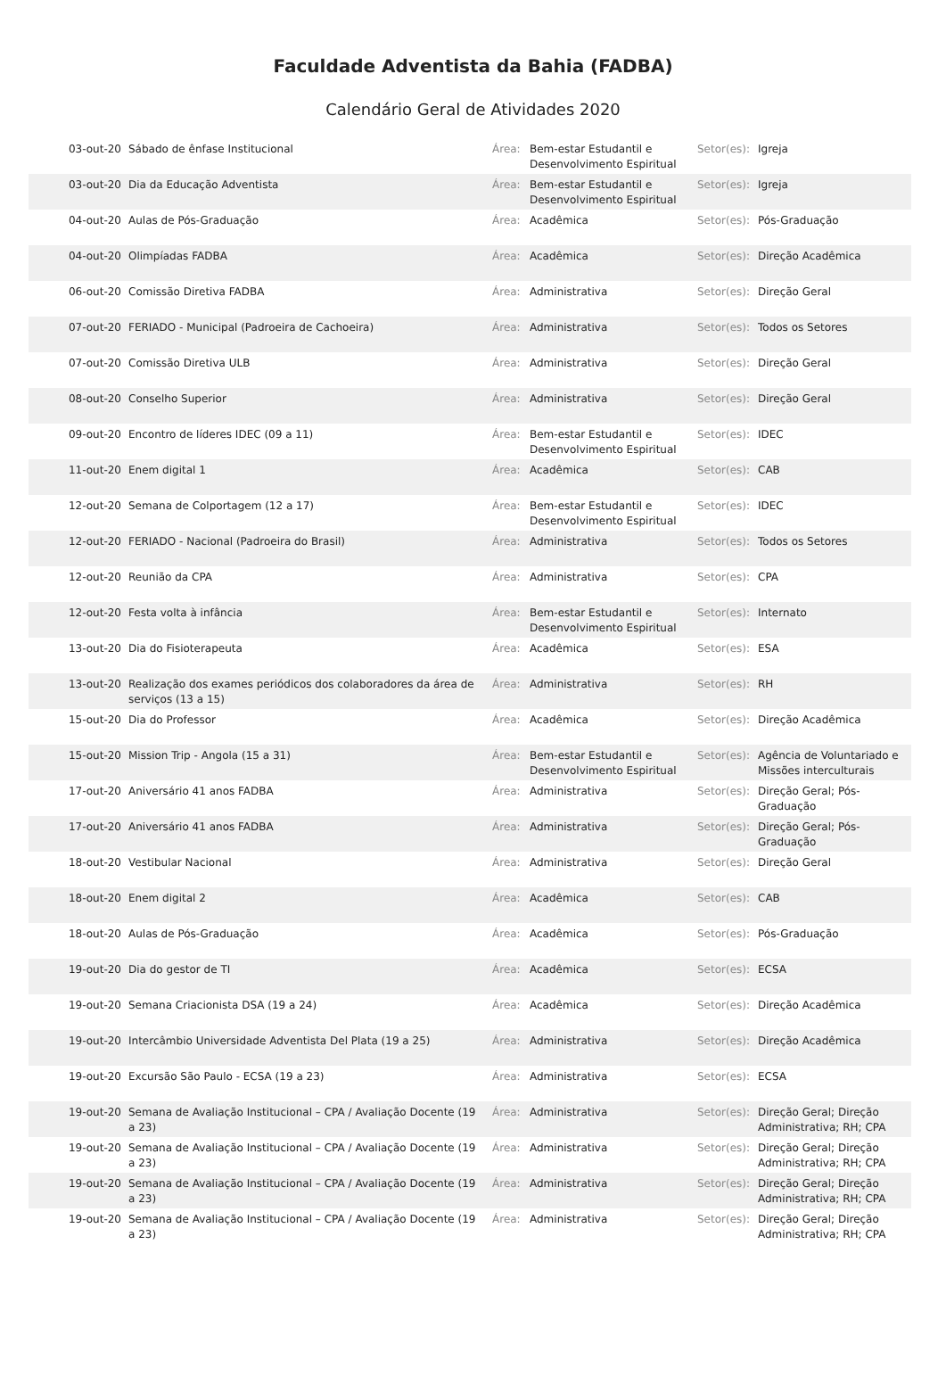Faculdade Adventista da Bahia (FADBA)
Calendário Geral de Atividades 2020
| 03-out-20 | Sábado de ênfase Institucional | Área: | Bem-estar Estudantil e Desenvolvimento Espiritual | Setor(es): | Igreja |
| 03-out-20 | Dia da Educação Adventista | Área: | Bem-estar Estudantil e Desenvolvimento Espiritual | Setor(es): | Igreja |
| 04-out-20 | Aulas de Pós-Graduação | Área: | Acadêmica | Setor(es): | Pós-Graduação |
| 04-out-20 | Olimpíadas FADBA | Área: | Acadêmica | Setor(es): | Direção Acadêmica |
| 06-out-20 | Comissão Diretiva FADBA | Área: | Administrativa | Setor(es): | Direção Geral |
| 07-out-20 | FERIADO - Municipal (Padroeira de Cachoeira) | Área: | Administrativa | Setor(es): | Todos os Setores |
| 07-out-20 | Comissão Diretiva ULB | Área: | Administrativa | Setor(es): | Direção Geral |
| 08-out-20 | Conselho Superior | Área: | Administrativa | Setor(es): | Direção Geral |
| 09-out-20 | Encontro de líderes IDEC (09 a 11) | Área: | Bem-estar Estudantil e Desenvolvimento Espiritual | Setor(es): | IDEC |
| 11-out-20 | Enem digital 1 | Área: | Acadêmica | Setor(es): | CAB |
| 12-out-20 | Semana de Colportagem (12 a 17) | Área: | Bem-estar Estudantil e Desenvolvimento Espiritual | Setor(es): | IDEC |
| 12-out-20 | FERIADO - Nacional (Padroeira do Brasil) | Área: | Administrativa | Setor(es): | Todos os Setores |
| 12-out-20 | Reunião da CPA | Área: | Administrativa | Setor(es): | CPA |
| 12-out-20 | Festa volta à infância | Área: | Bem-estar Estudantil e Desenvolvimento Espiritual | Setor(es): | Internato |
| 13-out-20 | Dia do Fisioterapeuta | Área: | Acadêmica | Setor(es): | ESA |
| 13-out-20 | Realização dos exames periódicos dos colaboradores da área de serviços (13 a 15) | Área: | Administrativa | Setor(es): | RH |
| 15-out-20 | Dia do Professor | Área: | Acadêmica | Setor(es): | Direção Acadêmica |
| 15-out-20 | Mission Trip - Angola (15 a 31) | Área: | Bem-estar Estudantil e Desenvolvimento Espiritual | Setor(es): | Agência de Voluntariado e Missões interculturais |
| 17-out-20 | Aniversário 41 anos FADBA | Área: | Administrativa | Setor(es): | Direção Geral; Pós-Graduação |
| 17-out-20 | Aniversário 41 anos FADBA | Área: | Administrativa | Setor(es): | Direção Geral; Pós-Graduação |
| 18-out-20 | Vestibular Nacional | Área: | Administrativa | Setor(es): | Direção Geral |
| 18-out-20 | Enem digital 2 | Área: | Acadêmica | Setor(es): | CAB |
| 18-out-20 | Aulas de Pós-Graduação | Área: | Acadêmica | Setor(es): | Pós-Graduação |
| 19-out-20 | Dia do gestor de TI | Área: | Acadêmica | Setor(es): | ECSA |
| 19-out-20 | Semana Criacionista DSA (19 a 24) | Área: | Acadêmica | Setor(es): | Direção Acadêmica |
| 19-out-20 | Intercâmbio Universidade Adventista Del Plata (19 a 25) | Área: | Administrativa | Setor(es): | Direção Acadêmica |
| 19-out-20 | Excursão São Paulo - ECSA (19 a 23) | Área: | Administrativa | Setor(es): | ECSA |
| 19-out-20 | Semana de Avaliação Institucional – CPA / Avaliação Docente (19 a 23) | Área: | Administrativa | Setor(es): | Direção Geral; Direção Administrativa; RH; CPA |
| 19-out-20 | Semana de Avaliação Institucional – CPA / Avaliação Docente (19 a 23) | Área: | Administrativa | Setor(es): | Direção Geral; Direção Administrativa; RH; CPA |
| 19-out-20 | Semana de Avaliação Institucional – CPA / Avaliação Docente (19 a 23) | Área: | Administrativa | Setor(es): | Direção Geral; Direção Administrativa; RH; CPA |
| 19-out-20 | Semana de Avaliação Institucional – CPA / Avaliação Docente (19 a 23) | Área: | Administrativa | Setor(es): | Direção Geral; Direção Administrativa; RH; CPA |